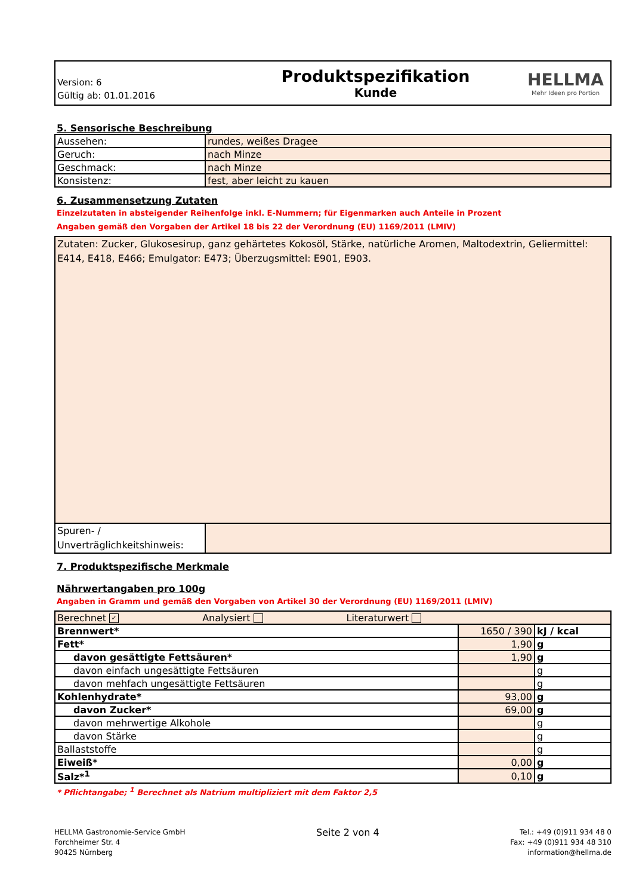Version: 6
Gültig ab: 01.01.2016
Produktspezifikation
Kunde
HELLMA
Mehr Ideen pro Portion
5. Sensorische Beschreibung
| Aussehen: | rundes, weißes Dragee |
| Geruch: | nach Minze |
| Geschmack: | nach Minze |
| Konsistenz: | fest, aber leicht zu kauen |
6. Zusammensetzung Zutaten
Einzelzutaten in absteigender Reihenfolge inkl. E-Nummern; für Eigenmarken auch Anteile in Prozent
Angaben gemäß den Vorgaben der Artikel 18 bis 22 der Verordnung (EU) 1169/2011 (LMIV)
| Zutaten: Zucker, Glukosesirup, ganz gehärtetes Kokosöl, Stärke, natürliche Aromen, Maltodextrin, Geliermittel: E414, E418, E466; Emulgator: E473; Überzugsmittel: E901, E903. | |
| Spuren- / Unverträglichkeitshinweis: | |
7. Produktspezifische Merkmale
Nährwertangaben pro 100g
Angaben in Gramm und gemäß den Vorgaben von Artikel 30 der Verordnung (EU) 1169/2011 (LMIV)
| Berechnet ✓ Analysiert Literaturwert | | |
| Brennwert* | 1650 / 390 | kJ / kcal |
| Fett* | 1,90 | g |
| davon gesättigte Fettsäuren* | 1,90 | g |
| davon einfach ungesättigte Fettsäuren | | g |
| davon mehfach ungesättigte Fettsäuren | | g |
| Kohlenhydrate* | 93,00 | g |
| davon Zucker* | 69,00 | g |
| davon mehrwertige Alkohole | | g |
| davon Stärke | | g |
| Ballaststoffe | | g |
| Eiweiß* | 0,00 | g |
| Salz*<sup>1</sup> | 0,10 | g |
* Pflichtangabe; <sup>1</sup> Berechnet als Natrium multipliziert mit dem Faktor 2,5
HELLMA Gastronomie-Service GmbH
Forchheimer Str. 4
90425 Nürnberg
Seite 2 von 4
Tel.: +49 (0)911 934 48 0
Fax: +49 (0)911 934 48 310
information@hellma.de